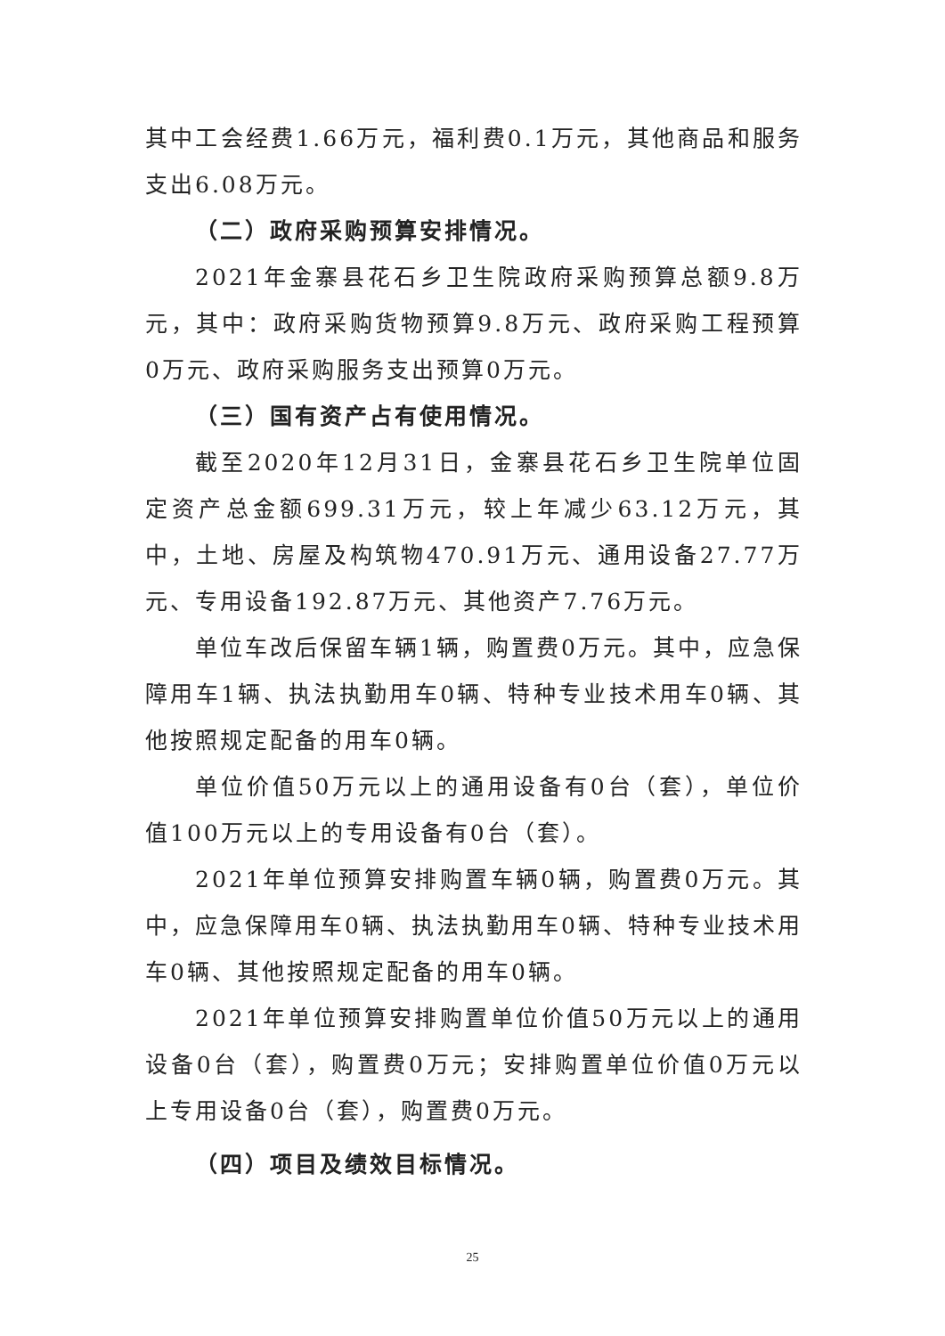其中工会经费1.66万元，福利费0.1万元，其他商品和服务支出6.08万元。
（二）政府采购预算安排情况。
2021年金寨县花石乡卫生院政府采购预算总额9.8万元，其中：政府采购货物预算9.8万元、政府采购工程预算0万元、政府采购服务支出预算0万元。
（三）国有资产占有使用情况。
截至2020年12月31日，金寨县花石乡卫生院单位固定资产总金额699.31万元，较上年减少63.12万元，其中，土地、房屋及构筑物470.91万元、通用设备27.77万元、专用设备192.87万元、其他资产7.76万元。
单位车改后保留车辆1辆，购置费0万元。其中，应急保障用车1辆、执法执勤用车0辆、特种专业技术用车0辆、其他按照规定配备的用车0辆。
单位价值50万元以上的通用设备有0台（套），单位价值100万元以上的专用设备有0台（套）。
2021年单位预算安排购置车辆0辆，购置费0万元。其中，应急保障用车0辆、执法执勤用车0辆、特种专业技术用车0辆、其他按照规定配备的用车0辆。
2021年单位预算安排购置单位价值50万元以上的通用设备0台（套），购置费0万元；安排购置单位价值0万元以上专用设备0台（套），购置费0万元。
（四）项目及绩效目标情况。
25